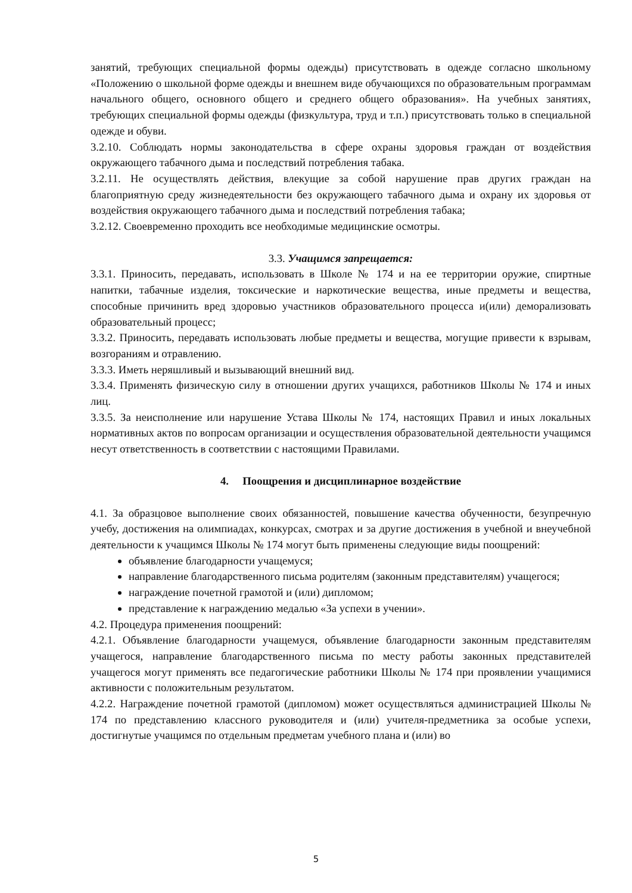занятий, требующих специальной формы одежды) присутствовать в одежде согласно школьному «Положению о школьной форме одежды и внешнем виде обучающихся по образовательным программам начального общего, основного общего и среднего общего образования». На учебных занятиях, требующих специальной формы одежды (физкультура, труд и т.п.) присутствовать только в специальной одежде и обуви.
3.2.10. Соблюдать нормы законодательства в сфере охраны здоровья граждан от воздействия окружающего табачного дыма и последствий потребления табака.
3.2.11. Не осуществлять действия, влекущие за собой нарушение прав других граждан на благоприятную среду жизнедеятельности без окружающего табачного дыма и охрану их здоровья от воздействия окружающего табачного дыма и последствий потребления табака;
3.2.12. Своевременно проходить все необходимые медицинские осмотры.
3.3. Учащимся запрещается:
3.3.1. Приносить, передавать, использовать в Школе № 174 и на ее территории оружие, спиртные напитки, табачные изделия, токсические и наркотические вещества, иные предметы и вещества, способные причинить вред здоровью участников образовательного процесса и(или) деморализовать образовательный процесс;
3.3.2. Приносить, передавать использовать любые предметы и вещества, могущие привести к взрывам, возгораниям и отравлению.
3.3.3. Иметь неряшливый и вызывающий внешний вид.
3.3.4. Применять физическую силу в отношении других учащихся, работников Школы № 174 и иных лиц.
3.3.5. За неисполнение или нарушение Устава Школы № 174, настоящих Правил и иных локальных нормативных актов по вопросам организации и осуществления образовательной деятельности учащимся несут ответственность в соответствии с настоящими Правилами.
4. Поощрения и дисциплинарное воздействие
4.1. За образцовое выполнение своих обязанностей, повышение качества обученности, безупречную учебу, достижения на олимпиадах, конкурсах, смотрах и за другие достижения в учебной и внеучебной деятельности к учащимся Школы № 174 могут быть применены следующие виды поощрений:
объявление благодарности учащемуся;
направление благодарственного письма родителям (законным представителям) учащегося;
награждение почетной грамотой и (или) дипломом;
представление к награждению медалью «За успехи в учении».
4.2. Процедура применения поощрений:
4.2.1. Объявление благодарности учащемуся, объявление благодарности законным представителям учащегося, направление благодарственного письма по месту работы законных представителей учащегося могут применять все педагогические работники Школы № 174 при проявлении учащимися активности с положительным результатом.
4.2.2. Награждение почетной грамотой (дипломом) может осуществляться администрацией Школы № 174 по представлению классного руководителя и (или) учителя-предметника за особые успехи, достигнутые учащимся по отдельным предметам учебного плана и (или) во
5